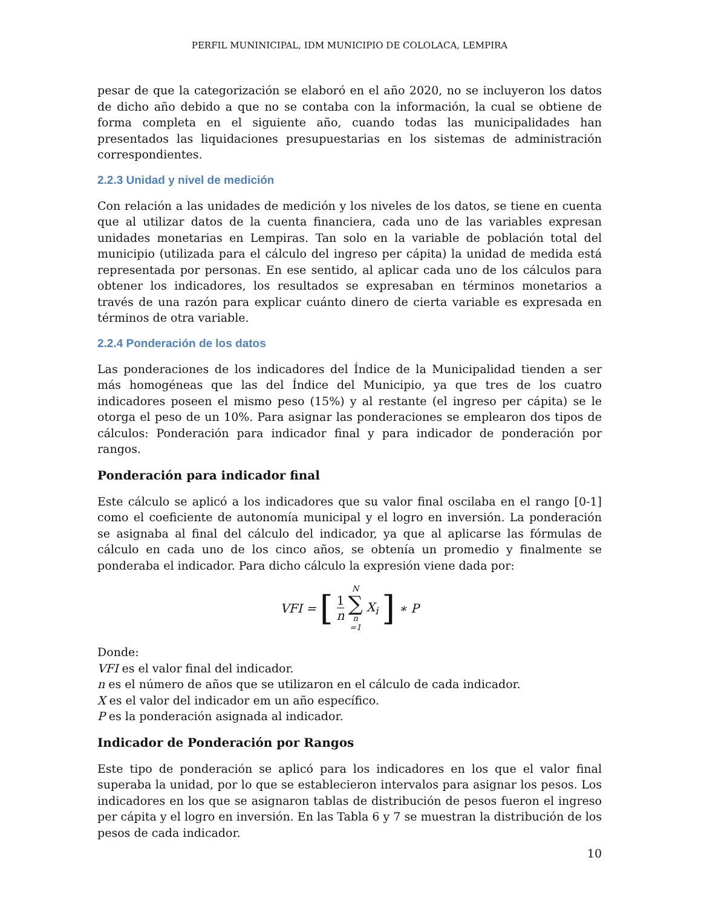PERFIL MUNINICIPAL, IDM MUNICIPIO DE COLOLACA, LEMPIRA
pesar de que la categorización se elaboró en el año 2020, no se incluyeron los datos de dicho año debido a que no se contaba con la información, la cual se obtiene de forma completa en el siguiente año, cuando todas las municipalidades han presentados las liquidaciones presupuestarias en los sistemas de administración correspondientes.
2.2.3 Unidad y nivel de medición
Con relación a las unidades de medición y los niveles de los datos, se tiene en cuenta que al utilizar datos de la cuenta financiera, cada uno de las variables expresan unidades monetarias en Lempiras. Tan solo en la variable de población total del municipio (utilizada para el cálculo del ingreso per cápita) la unidad de medida está representada por personas. En ese sentido, al aplicar cada uno de los cálculos para obtener los indicadores, los resultados se expresaban en términos monetarios a través de una razón para explicar cuánto dinero de cierta variable es expresada en términos de otra variable.
2.2.4 Ponderación de los datos
Las ponderaciones de los indicadores del Índice de la Municipalidad tienden a ser más homogéneas que las del Índice del Municipio, ya que tres de los cuatro indicadores poseen el mismo peso (15%) y al restante (el ingreso per cápita) se le otorga el peso de un 10%. Para asignar las ponderaciones se emplearon dos tipos de cálculos: Ponderación para indicador final y para indicador de ponderación por rangos.
Ponderación para indicador final
Este cálculo se aplicó a los indicadores que su valor final oscilaba en el rango [0-1] como el coeficiente de autonomía municipal y el logro en inversión. La ponderación se asignaba al final del cálculo del indicador, ya que al aplicarse las fórmulas de cálculo en cada uno de los cinco años, se obtenía un promedio y finalmente se ponderaba el indicador. Para dicho cálculo la expresión viene dada por:
VFI = [1 n N ∑ n =1 X<sub>i</sub>] ∗ P
Donde:
VFI es el valor final del indicador.
n es el número de años que se utilizaron en el cálculo de cada indicador.
X es el valor del indicador em un año específico.
P es la ponderación asignada al indicador.
Indicador de Ponderación por Rangos
Este tipo de ponderación se aplicó para los indicadores en los que el valor final superaba la unidad, por lo que se establecieron intervalos para asignar los pesos. Los indicadores en los que se asignaron tablas de distribución de pesos fueron el ingreso per cápita y el logro en inversión. En las Tabla 6 y 7 se muestran la distribución de los pesos de cada indicador.
10